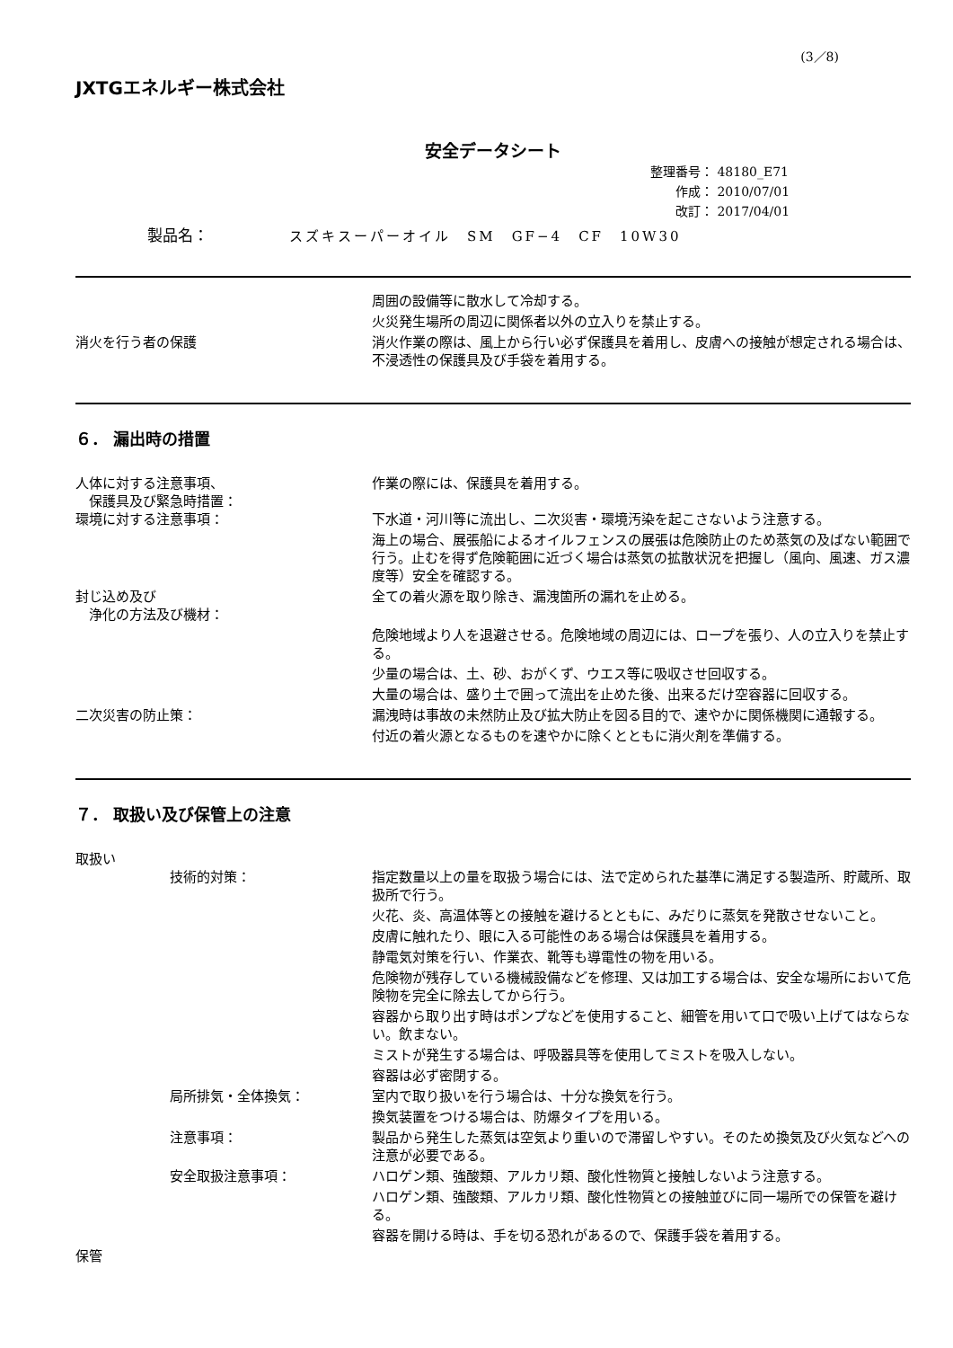(3／8)
JXTGエネルギー株式会社
安全データシート
整理番号： 48180_E71
　　作成： 2010/07/01
　　改訂： 2017/04/01
製品名： スズキスーパーオイル　SM　GF−4　CF　10W30
周囲の設備等に散水して冷却する。
火災発生場所の周辺に関係者以外の立入りを禁止する。
消火を行う者の保護 消火作業の際は、風上から行い必ず保護具を着用し、皮膚への接触が想定される場合は、不浸透性の保護具及び手袋を着用する。
６． 漏出時の措置
人体に対する注意事項、
　保護具及び緊急時措置：
作業の際には、保護具を着用する。
環境に対する注意事項： 下水道・河川等に流出し、二次災害・環境汚染を起こさないよう注意する。
海上の場合、展張船によるオイルフェンスの展張は危険防止のため蒸気の及ばない範囲で行う。止むを得ず危険範囲に近づく場合は蒸気の拡散状況を把握し（風向、風速、ガス濃度等）安全を確認する。
封じ込め及び
　浄化の方法及び機材：
全ての着火源を取り除き、漏洩箇所の漏れを止める。
危険地域より人を退避させる。危険地域の周辺には、ロープを張り、人の立入りを禁止する。
少量の場合は、土、砂、おがくず、ウエス等に吸収させ回収する。
大量の場合は、盛り土で囲って流出を止めた後、出来るだけ空容器に回収する。
二次災害の防止策： 漏洩時は事故の未然防止及び拡大防止を図る目的で、速やかに関係機関に通報する。
付近の着火源となるものを速やかに除くとともに消火剤を準備する。
７． 取扱い及び保管上の注意
取扱い
技術的対策： 指定数量以上の量を取扱う場合には、法で定められた基準に満足する製造所、貯蔵所、取扱所で行う。
火花、炎、高温体等との接触を避けるとともに、みだりに蒸気を発散させないこと。
皮膚に触れたり、眼に入る可能性のある場合は保護具を着用する。
静電気対策を行い、作業衣、靴等も導電性の物を用いる。
危険物が残存している機械設備などを修理、又は加工する場合は、安全な場所において危険物を完全に除去してから行う。
容器から取り出す時はポンプなどを使用すること、細管を用いて口で吸い上げてはならない。飲まない。
ミストが発生する場合は、呼吸器具等を使用してミストを吸入しない。
容器は必ず密閉する。
局所排気・全体換気： 室内で取り扱いを行う場合は、十分な換気を行う。
換気装置をつける場合は、防爆タイプを用いる。
注意事項： 製品から発生した蒸気は空気より重いので滞留しやすい。そのため換気及び火気などへの注意が必要である。
安全取扱注意事項： ハロゲン類、強酸類、アルカリ類、酸化性物質と接触しないよう注意する。
ハロゲン類、強酸類、アルカリ類、酸化性物質との接触並びに同一場所での保管を避ける。
容器を開ける時は、手を切る恐れがあるので、保護手袋を着用する。
保管